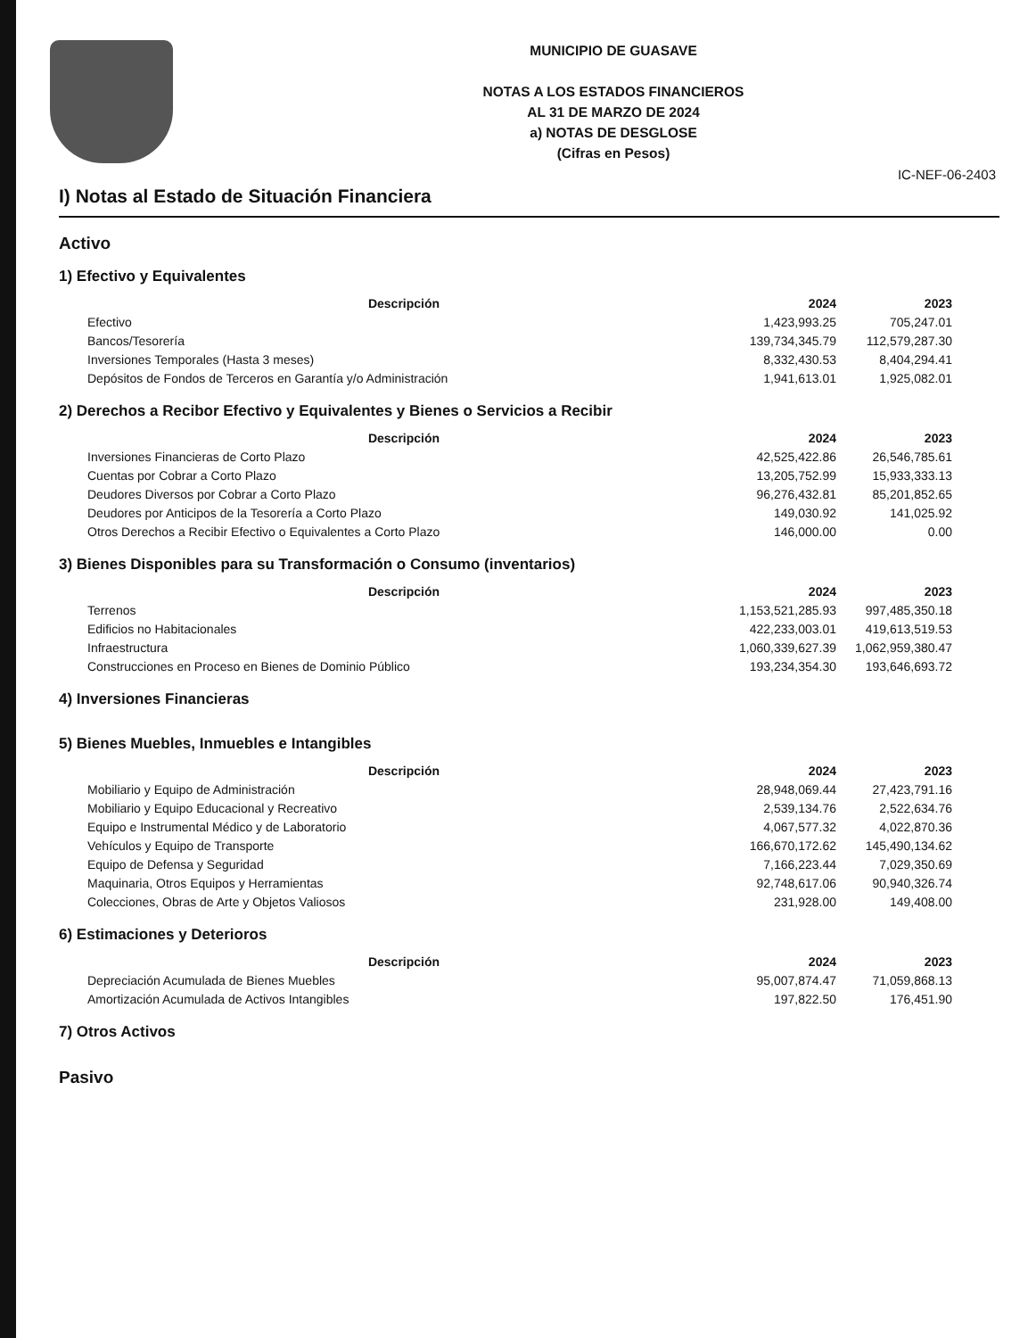MUNICIPIO DE GUASAVE
NOTAS A LOS ESTADOS FINANCIEROS
AL 31 DE MARZO DE 2024
a) NOTAS DE DESGLOSE
(Cifras en Pesos)
IC-NEF-06-2403
I) Notas al Estado de Situación Financiera
Activo
1) Efectivo y Equivalentes
| Descripción | 2024 | 2023 |
| --- | --- | --- |
| Efectivo | 1,423,993.25 | 705,247.01 |
| Bancos/Tesorería | 139,734,345.79 | 112,579,287.30 |
| Inversiones Temporales (Hasta 3 meses) | 8,332,430.53 | 8,404,294.41 |
| Depósitos de Fondos de Terceros en Garantía y/o Administración | 1,941,613.01 | 1,925,082.01 |
2) Derechos a Recibor Efectivo y Equivalentes y Bienes o Servicios a Recibir
| Descripción | 2024 | 2023 |
| --- | --- | --- |
| Inversiones Financieras de Corto Plazo | 42,525,422.86 | 26,546,785.61 |
| Cuentas por Cobrar a Corto Plazo | 13,205,752.99 | 15,933,333.13 |
| Deudores Diversos por Cobrar a Corto Plazo | 96,276,432.81 | 85,201,852.65 |
| Deudores por Anticipos de la Tesorería a Corto Plazo | 149,030.92 | 141,025.92 |
| Otros Derechos a Recibir Efectivo o Equivalentes a Corto Plazo | 146,000.00 | 0.00 |
3) Bienes Disponibles para su Transformación o Consumo (inventarios)
| Descripción | 2024 | 2023 |
| --- | --- | --- |
| Terrenos | 1,153,521,285.93 | 997,485,350.18 |
| Edificios no Habitacionales | 422,233,003.01 | 419,613,519.53 |
| Infraestructura | 1,060,339,627.39 | 1,062,959,380.47 |
| Construcciones en Proceso en Bienes de Dominio Público | 193,234,354.30 | 193,646,693.72 |
4) Inversiones Financieras
5) Bienes Muebles, Inmuebles e Intangibles
| Descripción | 2024 | 2023 |
| --- | --- | --- |
| Mobiliario y Equipo de Administración | 28,948,069.44 | 27,423,791.16 |
| Mobiliario y Equipo Educacional y Recreativo | 2,539,134.76 | 2,522,634.76 |
| Equipo e Instrumental Médico y de Laboratorio | 4,067,577.32 | 4,022,870.36 |
| Vehículos y Equipo de Transporte | 166,670,172.62 | 145,490,134.62 |
| Equipo de Defensa y Seguridad | 7,166,223.44 | 7,029,350.69 |
| Maquinaria, Otros Equipos y Herramientas | 92,748,617.06 | 90,940,326.74 |
| Colecciones, Obras de Arte y Objetos Valiosos | 231,928.00 | 149,408.00 |
6) Estimaciones y Deterioros
| Descripción | 2024 | 2023 |
| --- | --- | --- |
| Depreciación Acumulada de Bienes Muebles | 95,007,874.47 | 71,059,868.13 |
| Amortización Acumulada de Activos Intangibles | 197,822.50 | 176,451.90 |
7) Otros Activos
Pasivo